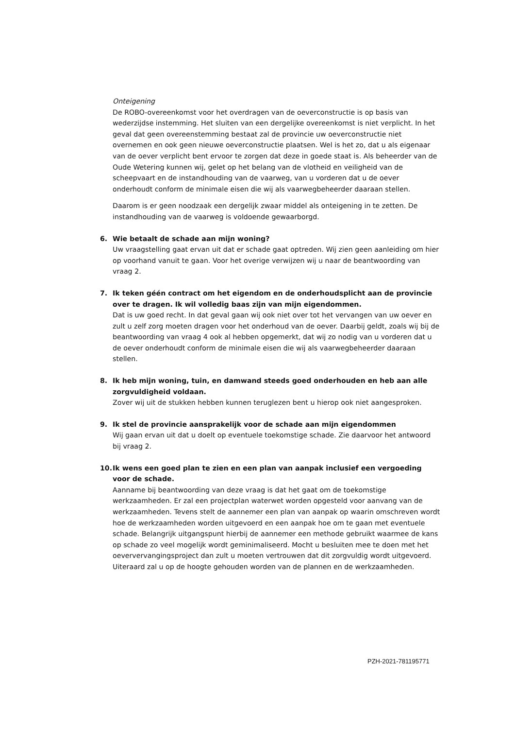Onteigening
De ROBO-overeenkomst voor het overdragen van de oeverconstructie is op basis van wederzijdse instemming. Het sluiten van een dergelijke overeenkomst is niet verplicht. In het geval dat geen overeenstemming bestaat zal de provincie uw oeverconstructie niet overnemen en ook geen nieuwe oeverconstructie plaatsen. Wel is het zo, dat u als eigenaar van de oever verplicht bent ervoor te zorgen dat deze in goede staat is. Als beheerder van de Oude Wetering kunnen wij, gelet op het belang van de vlotheid en veiligheid van de scheepvaart en de instandhouding van de vaarweg, van u vorderen dat u de oever onderhoudt conform de minimale eisen die wij als vaarwegbeheerder daaraan stellen.
Daarom is er geen noodzaak een dergelijk zwaar middel als onteigening in te zetten. De instandhouding van de vaarweg is voldoende gewaarborgd.
6. Wie betaalt de schade aan mijn woning?
Uw vraagstelling gaat ervan uit dat er schade gaat optreden. Wij zien geen aanleiding om hier op voorhand vanuit te gaan. Voor het overige verwijzen wij u naar de beantwoording van vraag 2.
7. Ik teken géén contract om het eigendom en de onderhoudsplicht aan de provincie over te dragen. Ik wil volledig baas zijn van mijn eigendommen.
Dat is uw goed recht. In dat geval gaan wij ook niet over tot het vervangen van uw oever en zult u zelf zorg moeten dragen voor het onderhoud van de oever. Daarbij geldt, zoals wij bij de beantwoording van vraag 4 ook al hebben opgemerkt, dat wij zo nodig van u vorderen dat u de oever onderhoudt conform de minimale eisen die wij als vaarwegbeheerder daaraan stellen.
8. Ik heb mijn woning, tuin, en damwand steeds goed onderhouden en heb aan alle zorgvuldigheid voldaan.
Zover wij uit de stukken hebben kunnen teruglezen bent u hierop ook niet aangesproken.
9. Ik stel de provincie aansprakelijk voor de schade aan mijn eigendommen
Wij gaan ervan uit dat u doelt op eventuele toekomstige schade. Zie daarvoor het antwoord bij vraag 2.
10. Ik wens een goed plan te zien en een plan van aanpak inclusief een vergoeding voor de schade.
Aanname bij beantwoording van deze vraag is dat het gaat om de toekomstige werkzaamheden. Er zal een projectplan waterwet worden opgesteld voor aanvang van de werkzaamheden. Tevens stelt de aannemer een plan van aanpak op waarin omschreven wordt hoe de werkzaamheden worden uitgevoerd en een aanpak hoe om te gaan met eventuele schade. Belangrijk uitgangspunt hierbij de aannemer een methode gebruikt waarmee de kans op schade zo veel mogelijk wordt geminimaliseerd. Mocht u besluiten mee te doen met het oeververvangingsproject dan zult u moeten vertrouwen dat dit zorgvuldig wordt uitgevoerd. Uiteraard zal u op de hoogte gehouden worden van de plannen en de werkzaamheden.
PZH-2021-781195771